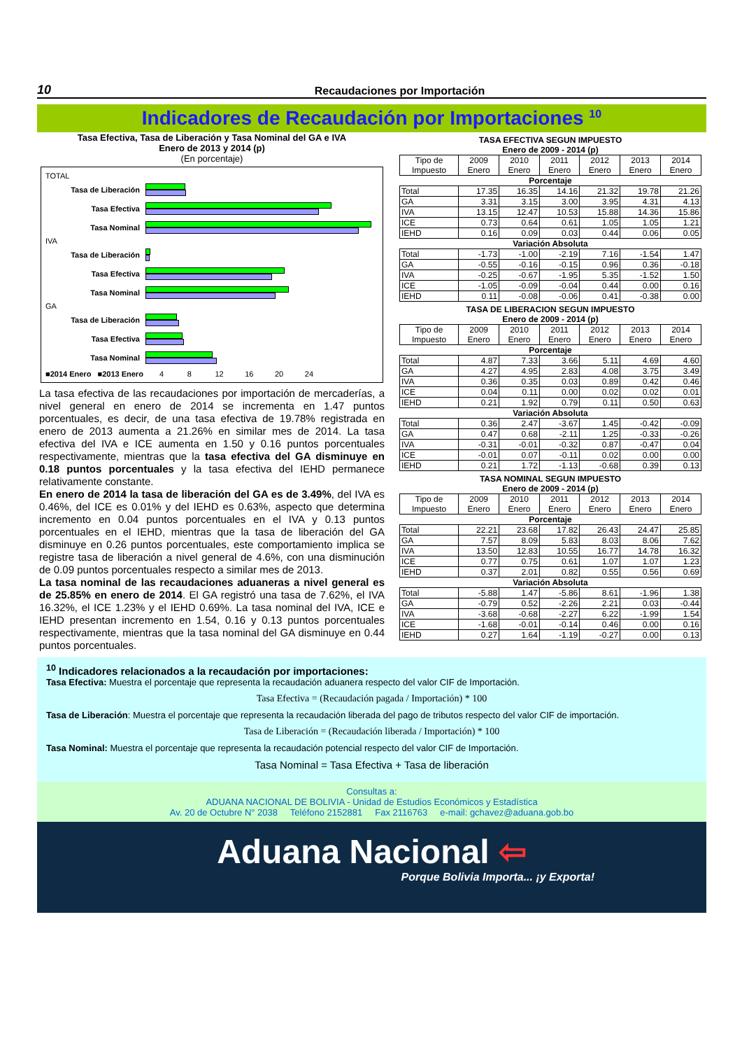10 Recaudaciones por Importación
Indicadores de Recaudación por Importaciones <sup>10</sup>
Tasa Efectiva, Tasa de Liberación y Tasa Nominal del GA e IVA
Enero de 2013 y 2014 (p)
(En porcentaje)
TOTAL
Tasa de Liberación
Tasa Efectiva
Tasa Nominal
IVA
Tasa de Liberación
Tasa Efectiva
Tasa Nominal
GA
Tasa de Liberación
Tasa Efectiva
Tasa Nominal
■2014 Enero ■2013 Enero 4 8 12 16 20 24
La tasa efectiva de las recaudaciones por importación de mercaderías, a nivel general en enero de 2014 se incrementa en 1.47 puntos porcentuales, es decir, de una tasa efectiva de 19.78% registrada en enero de 2013 aumenta a 21.26% en similar mes de 2014. La tasa efectiva del IVA e ICE aumenta en 1.50 y 0.16 puntos porcentuales respectivamente, mientras que la tasa efectiva del GA disminuye en 0.18 puntos porcentuales y la tasa efectiva del IEHD permanece relativamente constante.
En enero de 2014 la tasa de liberación del GA es de 3.49%, del IVA es 0.46%, del ICE es 0.01% y del IEHD es 0.63%, aspecto que determina incremento en 0.04 puntos porcentuales en el IVA y 0.13 puntos porcentuales en el IEHD, mientras que la tasa de liberación del GA disminuye en 0.26 puntos porcentuales, este comportamiento implica se registre tasa de liberación a nivel general de 4.6%, con una disminución de 0.09 puntos porcentuales respecto a similar mes de 2013.
La tasa nominal de las recaudaciones aduaneras a nivel general es de 25.85% en enero de 2014. El GA registró una tasa de 7.62%, el IVA 16.32%, el ICE 1.23% y el IEHD 0.69%. La tasa nominal del IVA, ICE e IEHD presentan incremento en 1.54, 0.16 y 0.13 puntos porcentuales respectivamente, mientras que la tasa nominal del GA disminuye en 0.44 puntos porcentuales.
TASA EFECTIVA SEGUN IMPUESTO
Enero de 2009 - 2014 (p)
| Tipo de Impuesto | 2009 Enero | 2010 Enero | 2011 Enero | 2012 Enero | 2013 Enero | 2014 Enero |
| --- | --- | --- | --- | --- | --- | --- |
| Porcentaje | | | | | | |
| Total | 17.35 | 16.35 | 14.16 | 21.32 | 19.78 | 21.26 |
| GA | 3.31 | 3.15 | 3.00 | 3.95 | 4.31 | 4.13 |
| IVA | 13.15 | 12.47 | 10.53 | 15.88 | 14.36 | 15.86 |
| ICE | 0.73 | 0.64 | 0.61 | 1.05 | 1.05 | 1.21 |
| IEHD | 0.16 | 0.09 | 0.03 | 0.44 | 0.06 | 0.05 |
| Variación Absoluta | | | | | | |
| Total | -1.73 | -1.00 | -2.19 | 7.16 | -1.54 | 1.47 |
| GA | -0.55 | -0.16 | -0.15 | 0.96 | 0.36 | -0.18 |
| IVA | -0.25 | -0.67 | -1.95 | 5.35 | -1.52 | 1.50 |
| ICE | -1.05 | -0.09 | -0.04 | 0.44 | 0.00 | 0.16 |
| IEHD | 0.11 | -0.08 | -0.06 | 0.41 | -0.38 | 0.00 |
TASA DE LIBERACION SEGUN IMPUESTO
Enero de 2009 - 2014 (p)
| Tipo de Impuesto | 2009 Enero | 2010 Enero | 2011 Enero | 2012 Enero | 2013 Enero | 2014 Enero |
| --- | --- | --- | --- | --- | --- | --- |
| Porcentaje | | | | | | |
| Total | 4.87 | 7.33 | 3.66 | 5.11 | 4.69 | 4.60 |
| GA | 4.27 | 4.95 | 2.83 | 4.08 | 3.75 | 3.49 |
| IVA | 0.36 | 0.35 | 0.03 | 0.89 | 0.42 | 0.46 |
| ICE | 0.04 | 0.11 | 0.00 | 0.02 | 0.02 | 0.01 |
| IEHD | 0.21 | 1.92 | 0.79 | 0.11 | 0.50 | 0.63 |
| Variación Absoluta | | | | | | |
| Total | 0.36 | 2.47 | -3.67 | 1.45 | -0.42 | -0.09 |
| GA | 0.47 | 0.68 | -2.11 | 1.25 | -0.33 | -0.26 |
| IVA | -0.31 | -0.01 | -0.32 | 0.87 | -0.47 | 0.04 |
| ICE | -0.01 | 0.07 | -0.11 | 0.02 | 0.00 | 0.00 |
| IEHD | 0.21 | 1.72 | -1.13 | -0.68 | 0.39 | 0.13 |
TASA NOMINAL SEGUN IMPUESTO
Enero de 2009 - 2014 (p)
| Tipo de Impuesto | 2009 Enero | 2010 Enero | 2011 Enero | 2012 Enero | 2013 Enero | 2014 Enero |
| --- | --- | --- | --- | --- | --- | --- |
| Porcentaje | | | | | | |
| Total | 22.21 | 23.68 | 17.82 | 26.43 | 24.47 | 25.85 |
| GA | 7.57 | 8.09 | 5.83 | 8.03 | 8.06 | 7.62 |
| IVA | 13.50 | 12.83 | 10.55 | 16.77 | 14.78 | 16.32 |
| ICE | 0.77 | 0.75 | 0.61 | 1.07 | 1.07 | 1.23 |
| IEHD | 0.37 | 2.01 | 0.82 | 0.55 | 0.56 | 0.69 |
| Variación Absoluta | | | | | | |
| Total | -5.88 | 1.47 | -5.86 | 8.61 | -1.96 | 1.38 |
| GA | -0.79 | 0.52 | -2.26 | 2.21 | 0.03 | -0.44 |
| IVA | -3.68 | -0.68 | -2.27 | 6.22 | -1.99 | 1.54 |
| ICE | -1.68 | -0.01 | -0.14 | 0.46 | 0.00 | 0.16 |
| IEHD | 0.27 | 1.64 | -1.19 | -0.27 | 0.00 | 0.13 |
<sup>10</sup> Indicadores relacionados a la recaudación por importaciones:
Tasa Efectiva: Muestra el porcentaje que representa la recaudación aduanera respecto del valor CIF de Importación.
Tasa Efectiva = (Recaudación pagada / Importación) * 100
Tasa de Liberación: Muestra el porcentaje que representa la recaudación liberada del pago de tributos respecto del valor CIF de importación.
Tasa de Liberación = (Recaudación liberada / Importación) * 100
Tasa Nominal: Muestra el porcentaje que representa la recaudación potencial respecto del valor CIF de Importación.
Tasa Nominal = Tasa Efectiva + Tasa de liberación
Consultas a:
ADUANA NACIONAL DE BOLIVIA - Unidad de Estudios Económicos y Estadística
Av. 20 de Octubre N° 2038 Teléfono 2152881 Fax 2116763 e-mail: gchavez@aduana.gob.bo
Aduana Nacional ⇦
Porque Bolivia Importa... ¡y Exporta!